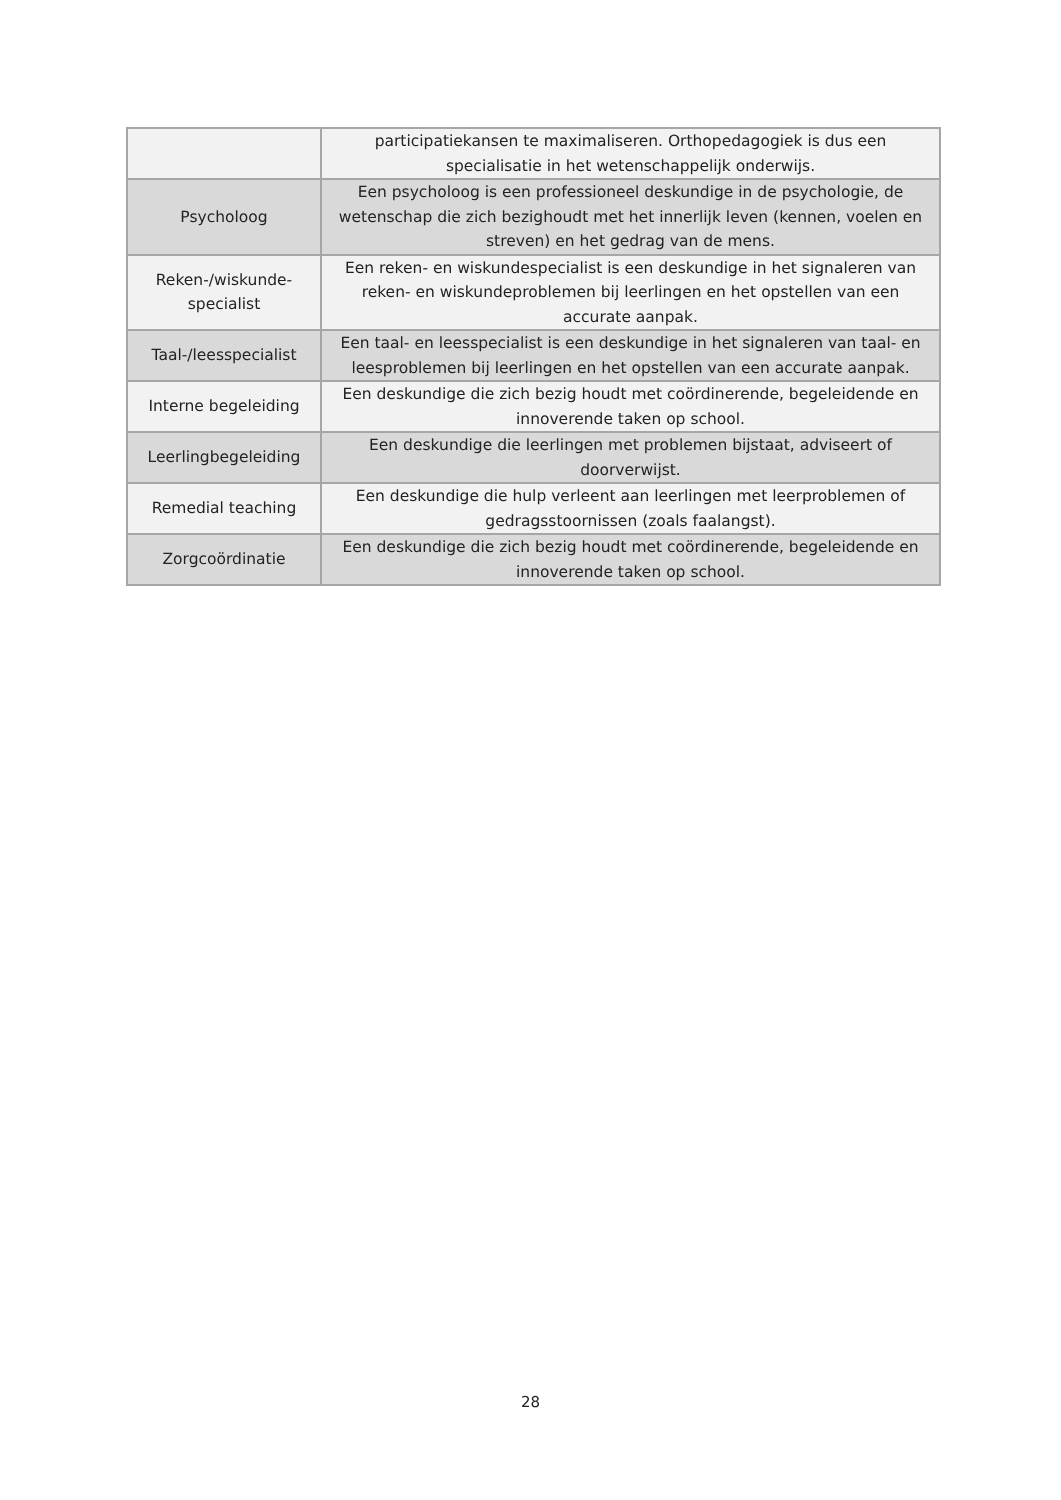| | participatiekansen te maximaliseren. Orthopedagogiek is dus een specialisatie in het wetenschappelijk onderwijs. |
| Psycholoog | Een psycholoog is een professioneel deskundige in de psychologie, de wetenschap die zich bezighoudt met het innerlijk leven (kennen, voelen en streven) en het gedrag van de mens. |
| Reken-/wiskunde-specialist | Een reken- en wiskundespecialist is een deskundige in het signaleren van reken- en wiskundeproblemen bij leerlingen en het opstellen van een accurate aanpak. |
| Taal-/leesspecialist | Een taal- en leesspecialist is een deskundige in het signaleren van taal- en leesproblemen bij leerlingen en het opstellen van een accurate aanpak. |
| Interne begeleiding | Een deskundige die zich bezig houdt met coördinerende, begeleidende en innoverende taken op school. |
| Leerlingbegeleiding | Een deskundige die leerlingen met problemen bijstaat, adviseert of doorverwijst. |
| Remedial teaching | Een deskundige die hulp verleent aan leerlingen met leerproblemen of gedragsstoornissen (zoals faalangst). |
| Zorgcoördinatie | Een deskundige die zich bezig houdt met coördinerende, begeleidende en innoverende taken op school. |
28